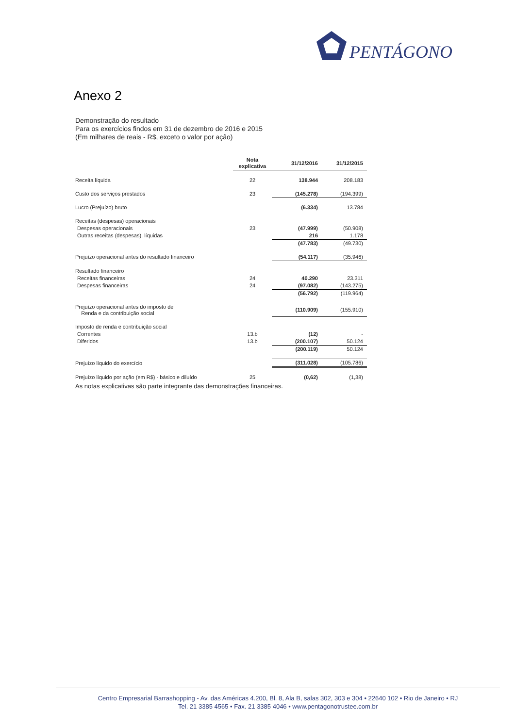PENTÁGONO
Anexo 2
Demonstração do resultado
Para os exercícios findos em 31 de dezembro de 2016 e 2015
(Em milhares de reais - R$, exceto o valor por ação)
| | Nota explicativa | 31/12/2016 | 31/12/2015 |
| --- | --- | --- | --- |
| Receita líquida | 22 | 138.944 | 208.183 |
| Custo dos serviços prestados | 23 | (145.278) | (194.399) |
| Lucro (Prejuízo) bruto | | (6.334) | 13.784 |
| Receitas (despesas) operacionais | | | |
| Despesas operacionais | 23 | (47.999) | (50.908) |
| Outras receitas (despesas), líquidas | | 216 | 1.178 |
| | | (47.783) | (49.730) |
| Prejuízo operacional antes do resultado financeiro | | (54.117) | (35.946) |
| Resultado financeiro | | | |
| Receitas financeiras | 24 | 40.290 | 23.311 |
| Despesas financeiras | 24 | (97.082) | (143.275) |
| | | (56.792) | (119.964) |
| Prejuízo operacional antes do imposto de Renda e da contribuição social | | (110.909) | (155.910) |
| Imposto de renda e contribuição social | | | |
| Correntes | 13.b | (12) | - |
| Diferidos | 13.b | (200.107) | 50.124 |
| | | (200.119) | 50.124 |
| Prejuízo líquido do exercício | | (311.028) | (105.786) |
| Prejuízo líquido por ação (em R$) - básico e diluído | 25 | (0,62) | (1,38) |
As notas explicativas são parte integrante das demonstrações financeiras.
Centro Empresarial Barrashopping - Av. das Américas 4.200, Bl. 8, Ala B, salas 302, 303 e 304 • 22640 102 • Rio de Janeiro • RJ
Tel. 21 3385 4565 • Fax. 21 3385 4046 • www.pentagonotrustee.com.br